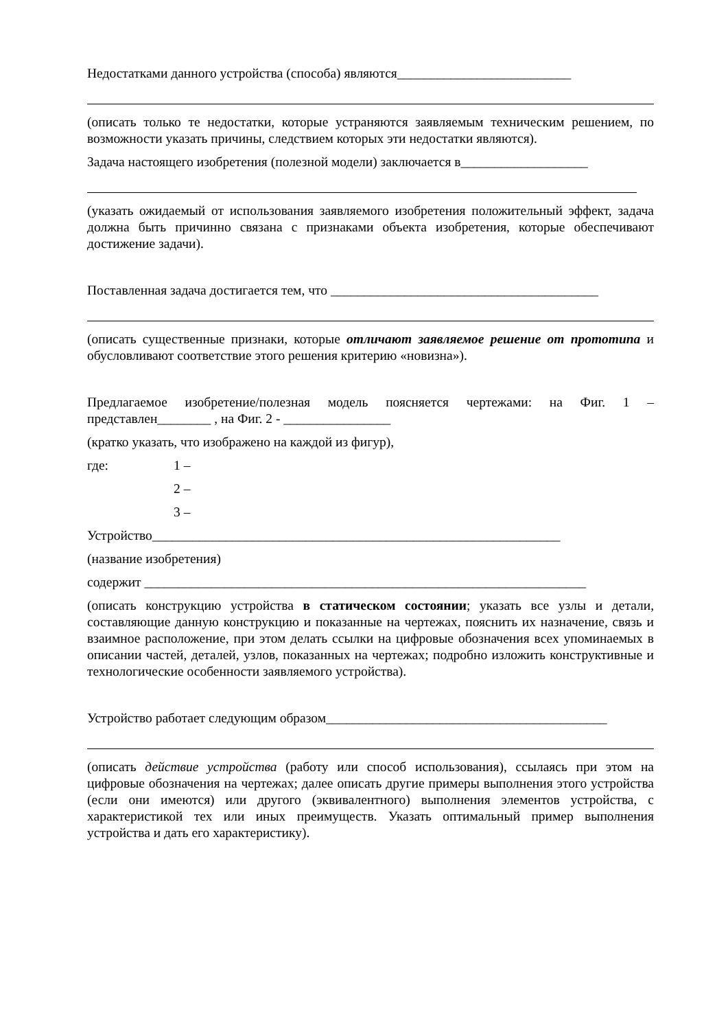Недостатками данного устройства (способа) являются__________________________
(описать только те недостатки, которые устраняются заявляемым техническим решением, по возможности указать причины, следствием которых эти недостатки являются).
Задача настоящего изобретения (полезной модели) заключается в___________________
(указать ожидаемый от использования заявляемого изобретения положительный эффект, задача должна быть причинно связана с признаками объекта изобретения, которые обеспечивают достижение задачи).
Поставленная задача достигается тем, что ________________________________________
(описать существенные признаки, которые отличают заявляемое решение от прототипа и обусловливают соответствие этого решения критерию «новизна»).
Предлагаемое изобретение/полезная модель поясняется чертежами: на Фиг. 1 – представлен________ , на Фиг. 2 - ________________
(кратко указать, что изображено на каждой из фигур),
где: 1 –
2 –
3 –
Устройство_____________________________________________________________
(название изобретения)
содержит __________________________________________________________________
(описать конструкцию устройства в статическом состоянии; указать все узлы и детали, составляющие данную конструкцию и показанные на чертежах, пояснить их назначение, связь и взаимное расположение, при этом делать ссылки на цифровые обозначения всех упоминаемых в описании частей, деталей, узлов, показанных на чертежах; подробно изложить конструктивные и технологические особенности заявляемого устройства).
Устройство работает следующим образом__________________________________________
(описать действие устройства (работу или способ использования), ссылаясь при этом на цифровые обозначения на чертежах; далее описать другие примеры выполнения этого устройства (если они имеются) или другого (эквивалентного) выполнения элементов устройства, с характеристикой тех или иных преимуществ. Указать оптимальный пример выполнения устройства и дать его характеристику).